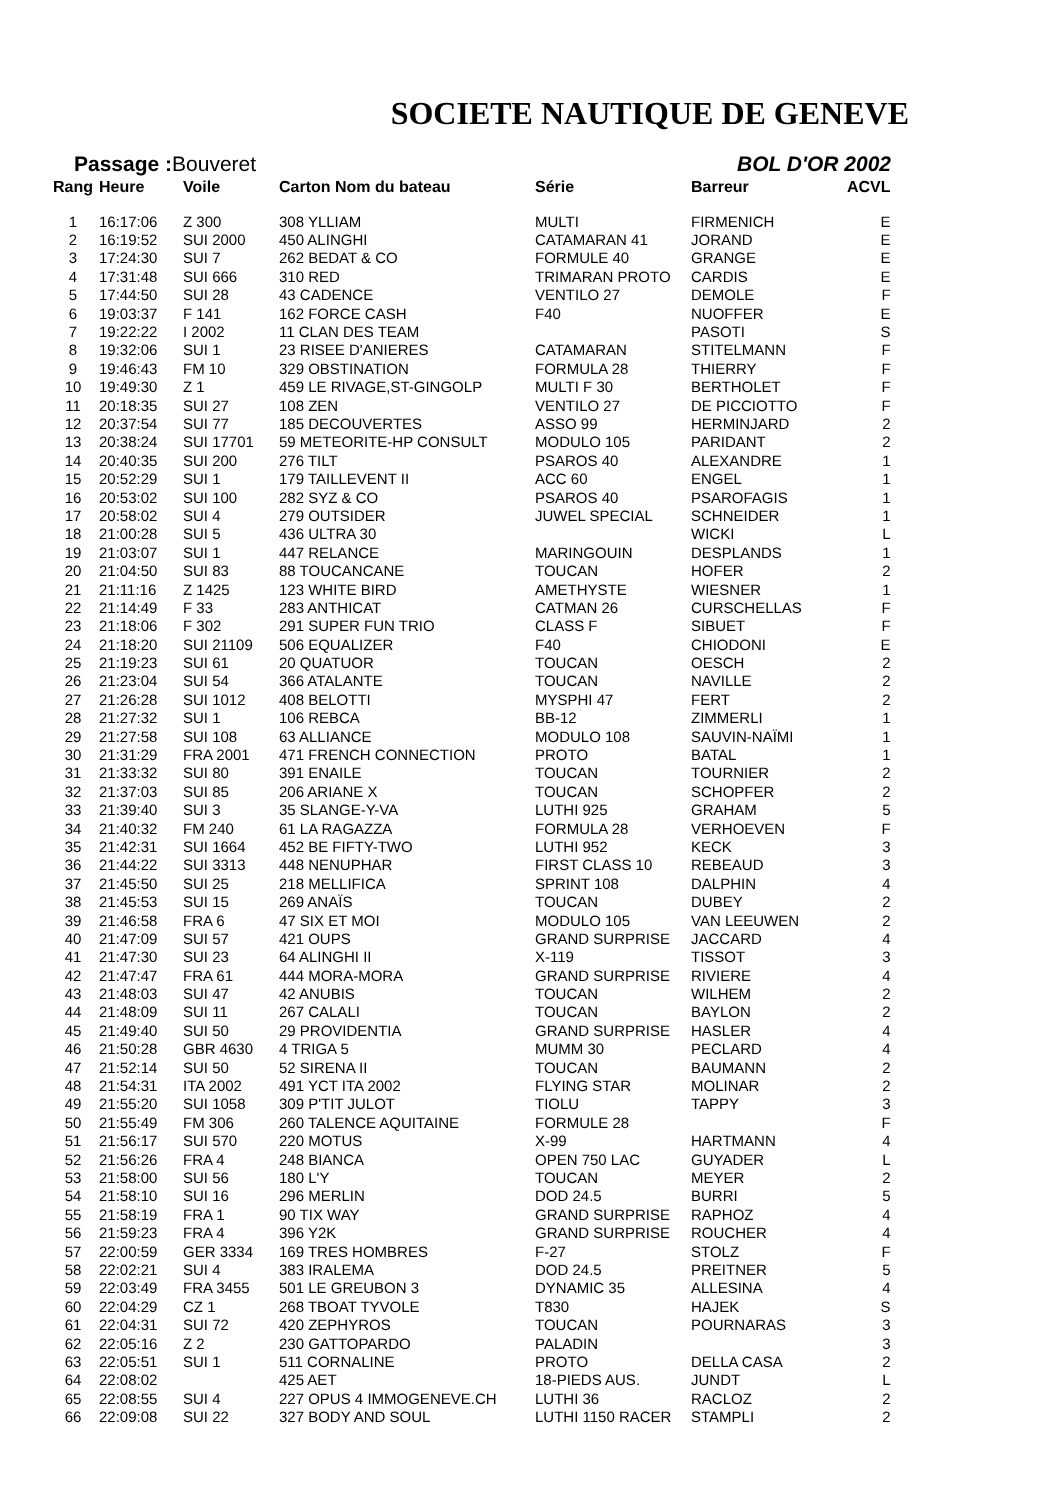SOCIETE NAUTIQUE DE GENEVE
Passage : Bouveret BOL D'OR 2002
| Rang | Heure | Voile | Carton Nom du bateau | Série | Barreur | ACVL |
| --- | --- | --- | --- | --- | --- | --- |
| 1 | 16:17:06 | Z 300 | 308 YLLIAM | MULTI | FIRMENICH | E |
| 2 | 16:19:52 | SUI 2000 | 450 ALINGHI | CATAMARAN 41 | JORAND | E |
| 3 | 17:24:30 | SUI 7 | 262 BEDAT & CO | FORMULE 40 | GRANGE | E |
| 4 | 17:31:48 | SUI 666 | 310 RED | TRIMARAN PROTO | CARDIS | E |
| 5 | 17:44:50 | SUI 28 | 43 CADENCE | VENTILO 27 | DEMOLE | F |
| 6 | 19:03:37 | F 141 | 162 FORCE CASH | F40 | NUOFFER | E |
| 7 | 19:22:22 | I 2002 | 11 CLAN DES TEAM | | PASOTI | S |
| 8 | 19:32:06 | SUI 1 | 23 RISEE D'ANIERES | CATAMARAN | STITELMANN | F |
| 9 | 19:46:43 | FM 10 | 329 OBSTINATION | FORMULA 28 | THIERRY | F |
| 10 | 19:49:30 | Z 1 | 459 LE RIVAGE,ST-GINGOLP | MULTI F 30 | BERTHOLET | F |
| 11 | 20:18:35 | SUI 27 | 108 ZEN | VENTILO 27 | DE PICCIOTTO | F |
| 12 | 20:37:54 | SUI 77 | 185 DECOUVERTES | ASSO 99 | HERMINJARD | 2 |
| 13 | 20:38:24 | SUI 17701 | 59 METEORITE-HP CONSULT | MODULO 105 | PARIDANT | 2 |
| 14 | 20:40:35 | SUI 200 | 276 TILT | PSAROS 40 | ALEXANDRE | 1 |
| 15 | 20:52:29 | SUI 1 | 179 TAILLEVENT II | ACC 60 | ENGEL | 1 |
| 16 | 20:53:02 | SUI 100 | 282 SYZ & CO | PSAROS 40 | PSAROFAGIS | 1 |
| 17 | 20:58:02 | SUI 4 | 279 OUTSIDER | JUWEL SPECIAL | SCHNEIDER | 1 |
| 18 | 21:00:28 | SUI 5 | 436 ULTRA 30 | | WICKI | L |
| 19 | 21:03:07 | SUI 1 | 447 RELANCE | MARINGOUIN | DESPLANDS | 1 |
| 20 | 21:04:50 | SUI 83 | 88 TOUCANCANE | TOUCAN | HOFER | 2 |
| 21 | 21:11:16 | Z 1425 | 123 WHITE BIRD | AMETHYSTE | WIESNER | 1 |
| 22 | 21:14:49 | F 33 | 283 ANTHICAT | CATMAN 26 | CURSCHELLAS | F |
| 23 | 21:18:06 | F 302 | 291 SUPER FUN TRIO | CLASS F | SIBUET | F |
| 24 | 21:18:20 | SUI 21109 | 506 EQUALIZER | F40 | CHIODONI | E |
| 25 | 21:19:23 | SUI 61 | 20 QUATUOR | TOUCAN | OESCH | 2 |
| 26 | 21:23:04 | SUI 54 | 366 ATALANTE | TOUCAN | NAVILLE | 2 |
| 27 | 21:26:28 | SUI 1012 | 408 BELOTTI | MYSPHI 47 | FERT | 2 |
| 28 | 21:27:32 | SUI 1 | 106 REBCA | BB-12 | ZIMMERLI | 1 |
| 29 | 21:27:58 | SUI 108 | 63 ALLIANCE | MODULO 108 | SAUVIN-NAÏMI | 1 |
| 30 | 21:31:29 | FRA 2001 | 471 FRENCH CONNECTION | PROTO | BATAL | 1 |
| 31 | 21:33:32 | SUI 80 | 391 ENAILE | TOUCAN | TOURNIER | 2 |
| 32 | 21:37:03 | SUI 85 | 206 ARIANE X | TOUCAN | SCHOPFER | 2 |
| 33 | 21:39:40 | SUI 3 | 35 SLANGE-Y-VA | LUTHI 925 | GRAHAM | 5 |
| 34 | 21:40:32 | FM 240 | 61 LA RAGAZZA | FORMULA 28 | VERHOEVEN | F |
| 35 | 21:42:31 | SUI 1664 | 452 BE FIFTY-TWO | LUTHI 952 | KECK | 3 |
| 36 | 21:44:22 | SUI 3313 | 448 NENUPHAR | FIRST CLASS 10 | REBEAUD | 3 |
| 37 | 21:45:50 | SUI 25 | 218 MELLIFICA | SPRINT 108 | DALPHIN | 4 |
| 38 | 21:45:53 | SUI 15 | 269 ANAÏS | TOUCAN | DUBEY | 2 |
| 39 | 21:46:58 | FRA 6 | 47 SIX ET MOI | MODULO 105 | VAN LEEUWEN | 2 |
| 40 | 21:47:09 | SUI 57 | 421 OUPS | GRAND SURPRISE | JACCARD | 4 |
| 41 | 21:47:30 | SUI 23 | 64 ALINGHI II | X-119 | TISSOT | 3 |
| 42 | 21:47:47 | FRA 61 | 444 MORA-MORA | GRAND SURPRISE | RIVIERE | 4 |
| 43 | 21:48:03 | SUI 47 | 42 ANUBIS | TOUCAN | WILHEM | 2 |
| 44 | 21:48:09 | SUI 11 | 267 CALALI | TOUCAN | BAYLON | 2 |
| 45 | 21:49:40 | SUI 50 | 29 PROVIDENTIA | GRAND SURPRISE | HASLER | 4 |
| 46 | 21:50:28 | GBR 4630 | 4 TRIGA 5 | MUMM 30 | PECLARD | 4 |
| 47 | 21:52:14 | SUI 50 | 52 SIRENA II | TOUCAN | BAUMANN | 2 |
| 48 | 21:54:31 | ITA 2002 | 491 YCT ITA 2002 | FLYING STAR | MOLINAR | 2 |
| 49 | 21:55:20 | SUI 1058 | 309 P'TIT JULOT | TIOLU | TAPPY | 3 |
| 50 | 21:55:49 | FM 306 | 260 TALENCE AQUITAINE | FORMULE 28 | | F |
| 51 | 21:56:17 | SUI 570 | 220 MOTUS | X-99 | HARTMANN | 4 |
| 52 | 21:56:26 | FRA 4 | 248 BIANCA | OPEN 750 LAC | GUYADER | L |
| 53 | 21:58:00 | SUI 56 | 180 L'Y | TOUCAN | MEYER | 2 |
| 54 | 21:58:10 | SUI 16 | 296 MERLIN | DOD 24.5 | BURRI | 5 |
| 55 | 21:58:19 | FRA 1 | 90 TIX WAY | GRAND SURPRISE | RAPHOZ | 4 |
| 56 | 21:59:23 | FRA 4 | 396 Y2K | GRAND SURPRISE | ROUCHER | 4 |
| 57 | 22:00:59 | GER 3334 | 169 TRES HOMBRES | F-27 | STOLZ | F |
| 58 | 22:02:21 | SUI 4 | 383 IRALEMA | DOD 24.5 | PREITNER | 5 |
| 59 | 22:03:49 | FRA 3455 | 501 LE GREUBON 3 | DYNAMIC 35 | ALLESINA | 4 |
| 60 | 22:04:29 | CZ 1 | 268 TBOAT TYVOLE | T830 | HAJEK | S |
| 61 | 22:04:31 | SUI 72 | 420 ZEPHYROS | TOUCAN | POURNARAS | 3 |
| 62 | 22:05:16 | Z 2 | 230 GATTOPARDO | PALADIN | | 3 |
| 63 | 22:05:51 | SUI 1 | 511 CORNALINE | PROTO | DELLA CASA | 2 |
| 64 | 22:08:02 | | 425 AET | 18-PIEDS AUS. | JUNDT | L |
| 65 | 22:08:55 | SUI 4 | 227 OPUS 4 IMMOGENEVE.CH | LUTHI 36 | RACLOZ | 2 |
| 66 | 22:09:08 | SUI 22 | 327 BODY AND SOUL | LUTHI 1150 RACER | STAMPLI | 2 |